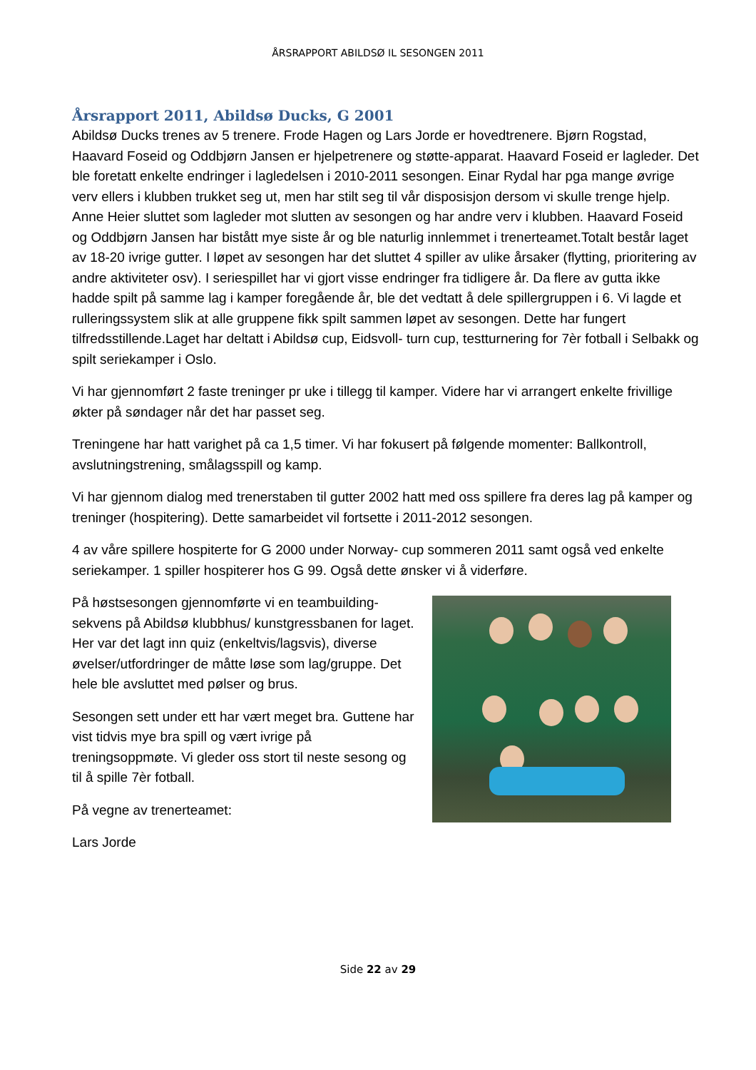ÅRSRAPPORT ABILDSØ IL SESONGEN 2011
Årsrapport 2011, Abildsø Ducks, G 2001
Abildsø Ducks trenes av 5 trenere. Frode Hagen og Lars Jorde er hovedtrenere. Bjørn Rogstad, Haavard Foseid og Oddbjørn Jansen er hjelpetrenere og støtte-apparat. Haavard Foseid er lagleder. Det ble foretatt enkelte endringer i lagledelsen i 2010-2011 sesongen. Einar Rydal har pga mange øvrige verv ellers i klubben trukket seg ut, men har stilt seg til vår disposisjon dersom vi skulle trenge hjelp. Anne Heier sluttet som lagleder mot slutten av sesongen og har andre verv i klubben. Haavard Foseid og Oddbjørn Jansen har bistått mye siste år og ble naturlig innlemmet i trenerteamet.Totalt består laget av 18-20 ivrige gutter. I løpet av sesongen har det sluttet 4 spiller av ulike årsaker (flytting, prioritering av andre aktiviteter osv). I seriespillet har vi gjort visse endringer fra tidligere år. Da flere av gutta ikke hadde spilt på samme lag i kamper foregående år, ble det vedtatt å dele spillergruppen i 6. Vi lagde et rulleringssystem slik at alle gruppene fikk spilt sammen løpet av sesongen. Dette har fungert tilfredsstillende.Laget har deltatt i Abildsø cup, Eidsvoll- turn cup, testturnering for 7èr fotball i Selbakk og spilt seriekamper i Oslo.
Vi har gjennomført 2 faste treninger pr uke i tillegg til kamper. Videre har vi arrangert enkelte frivillige økter på søndager når det har passet seg.
Treningene har hatt varighet på ca 1,5 timer. Vi har fokusert på følgende momenter: Ballkontroll, avslutningstrening, smålagsspill og kamp.
Vi har gjennom dialog med trenerstaben til gutter 2002 hatt med oss spillere fra deres lag på kamper og treninger (hospitering). Dette samarbeidet vil fortsette i 2011-2012 sesongen.
4 av våre spillere hospiterte for G 2000 under Norway- cup sommeren 2011 samt også ved enkelte seriekamper. 1 spiller hospiterer hos G 99. Også dette ønsker vi å viderføre.
På høstsesongen gjennomførte vi en teambuilding-sekvens på Abildsø klubbhus/ kunstgressbanen for laget. Her var det lagt inn quiz (enkeltvis/lagsvis), diverse øvelser/utfordringer de måtte løse som lag/gruppe. Det hele ble avsluttet med pølser og brus.
Sesongen sett under ett har vært meget bra. Guttene har vist tidvis mye bra spill og vært ivrige på treningsoppmøte. Vi gleder oss stort til neste sesong og til å spille 7èr fotball.
På vegne av trenerteamet:
Lars Jorde
Side 22 av 29